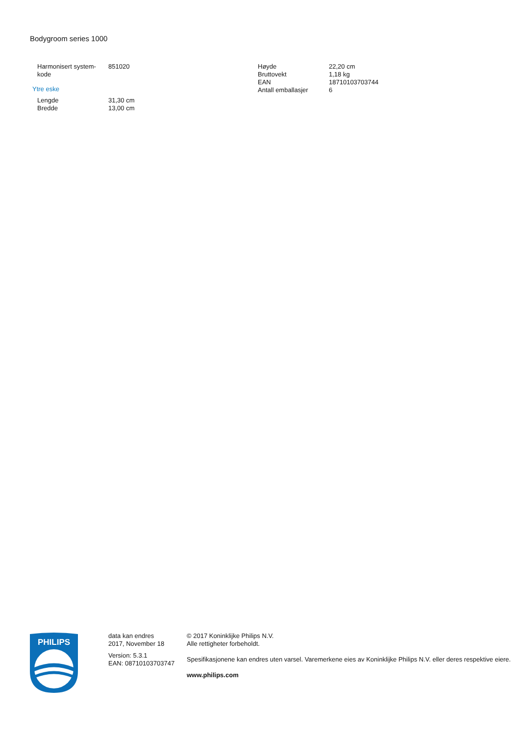Bodygroom series 1000
| Harmonisert system-kode | 851020 |
Ytre eske
| Lengde | 31,30 cm |
| Bredde | 13,00 cm |
| Høyde | 22,20 cm |
| Bruttovekt | 1,18 kg |
| EAN | 18710103703744 |
| Antall emballasjer | 6 |
PHILIPS
data kan endres
2017, November 18
Version: 5.3.1
EAN: 08710103703747
© 2017 Koninklijke Philips N.V.
Alle rettigheter forbeholdt.
Spesifikasjonene kan endres uten varsel. Varemerkene eies av Koninklijke Philips N.V. eller deres respektive eiere.
www.philips.com